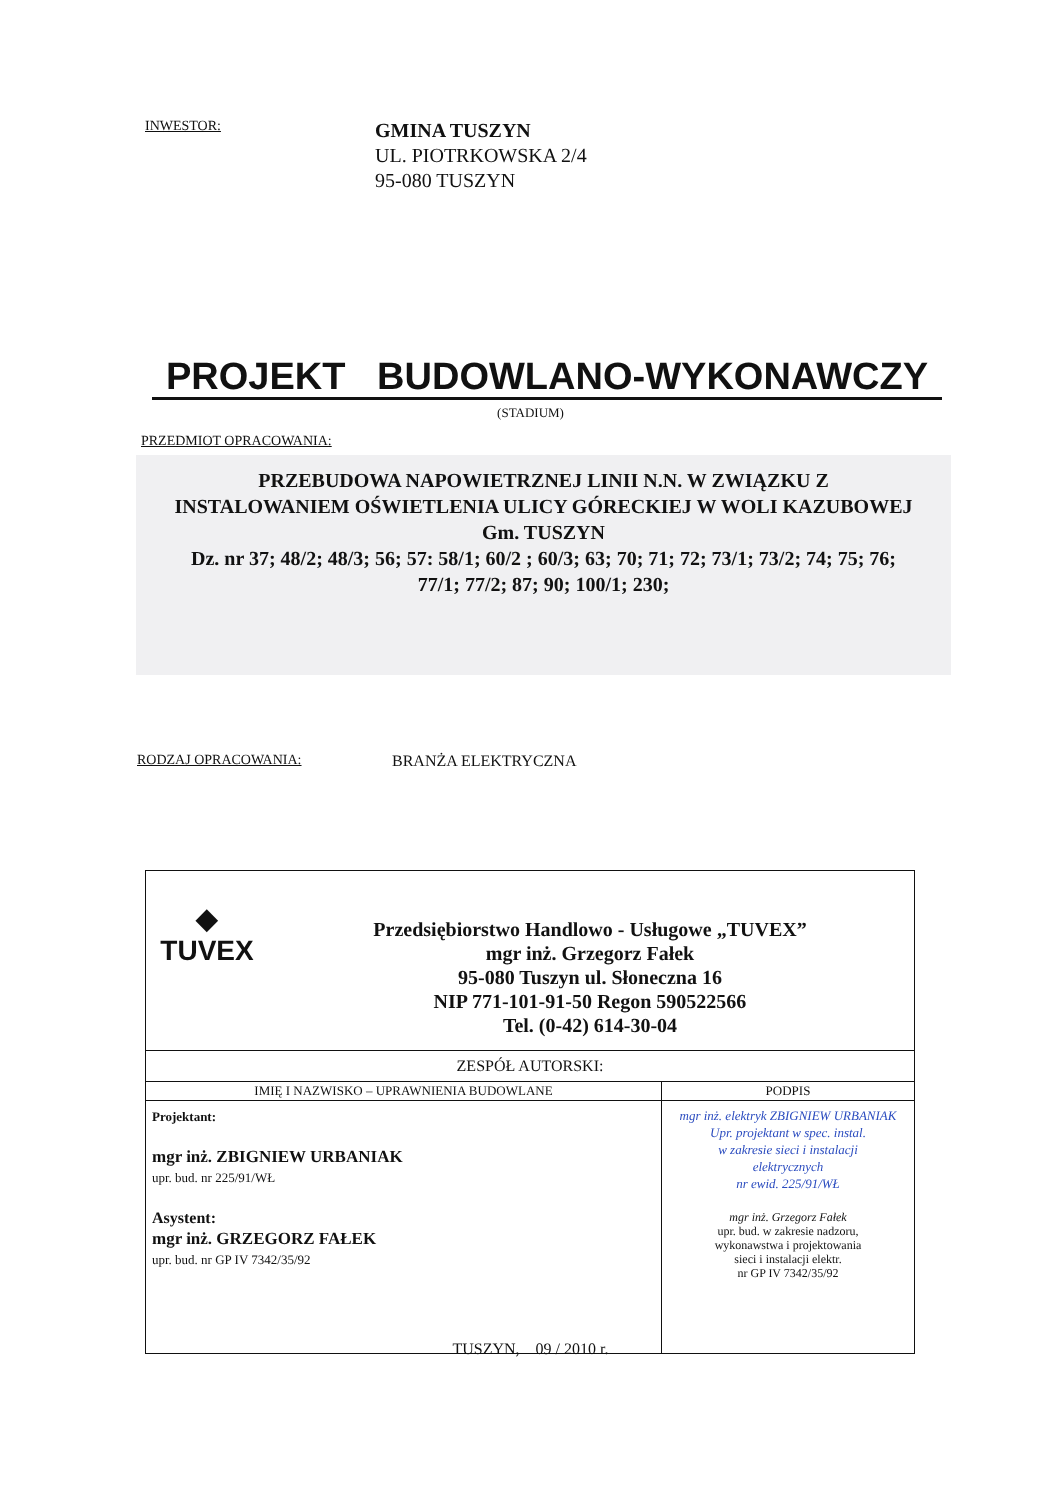INWESTOR:
GMINA TUSZYN
UL. PIOTRKOWSKA 2/4
95-080 TUSZYN
PROJEKT BUDOWLANO-WYKONAWCZY
(STADIUM)
PRZEDMIOT OPRACOWANIA:
PRZEBUDOWA NAPOWIETRZNEJ LINII N.N. W ZWIĄZKU Z
INSTALOWANIEM OŚWIETLENIA ULICY GÓRECKIEJ W WOLI KAZUBOWEJ
Gm. TUSZYN
Dz. nr 37; 48/2; 48/3; 56; 57: 58/1; 60/2 ; 60/3; 63; 70; 71; 72; 73/1; 73/2; 74; 75; 76;
77/1; 77/2; 87; 90; 100/1; 230;
RODZAJ OPRACOWANIA: BRANŻA ELEKTRYCZNA
| ◆ TUVEX Przedsiębiorstwo Handlowo - Usługowe „TUVEX” mgr inż. Grzegorz Fałek 95-080 Tuszyn ul. Słoneczna 16 NIP 771-101-91-50 Regon 590522566 Tel. (0-42) 614-30-04 | |
| ZESPÓŁ AUTORSKI: | |
| IMIĘ I NAZWISKO – UPRAWNIENIA BUDOWLANE | PODPIS |
| Projektant: mgr inż. ZBIGNIEW URBANIAK upr. bud. nr 225/91/WŁ Asystent: mgr inż. GRZEGORZ FAŁEK upr. bud. nr GP IV 7342/35/92 | mgr inż. elektryk ZBIGNIEW URBANIAK Upr. projektant w spec. instal. w zakresie sieci i instalacji elektrycznych nr ewid. 225/91/WŁ mgr inż. Grzegorz Fałek upr. bud. w zakresie nadzoru, wykonawstwa i projektowania sieci i instalacji elektr. nr GP IV 7342/35/92 |
TUSZYN, 09 / 2010 r.